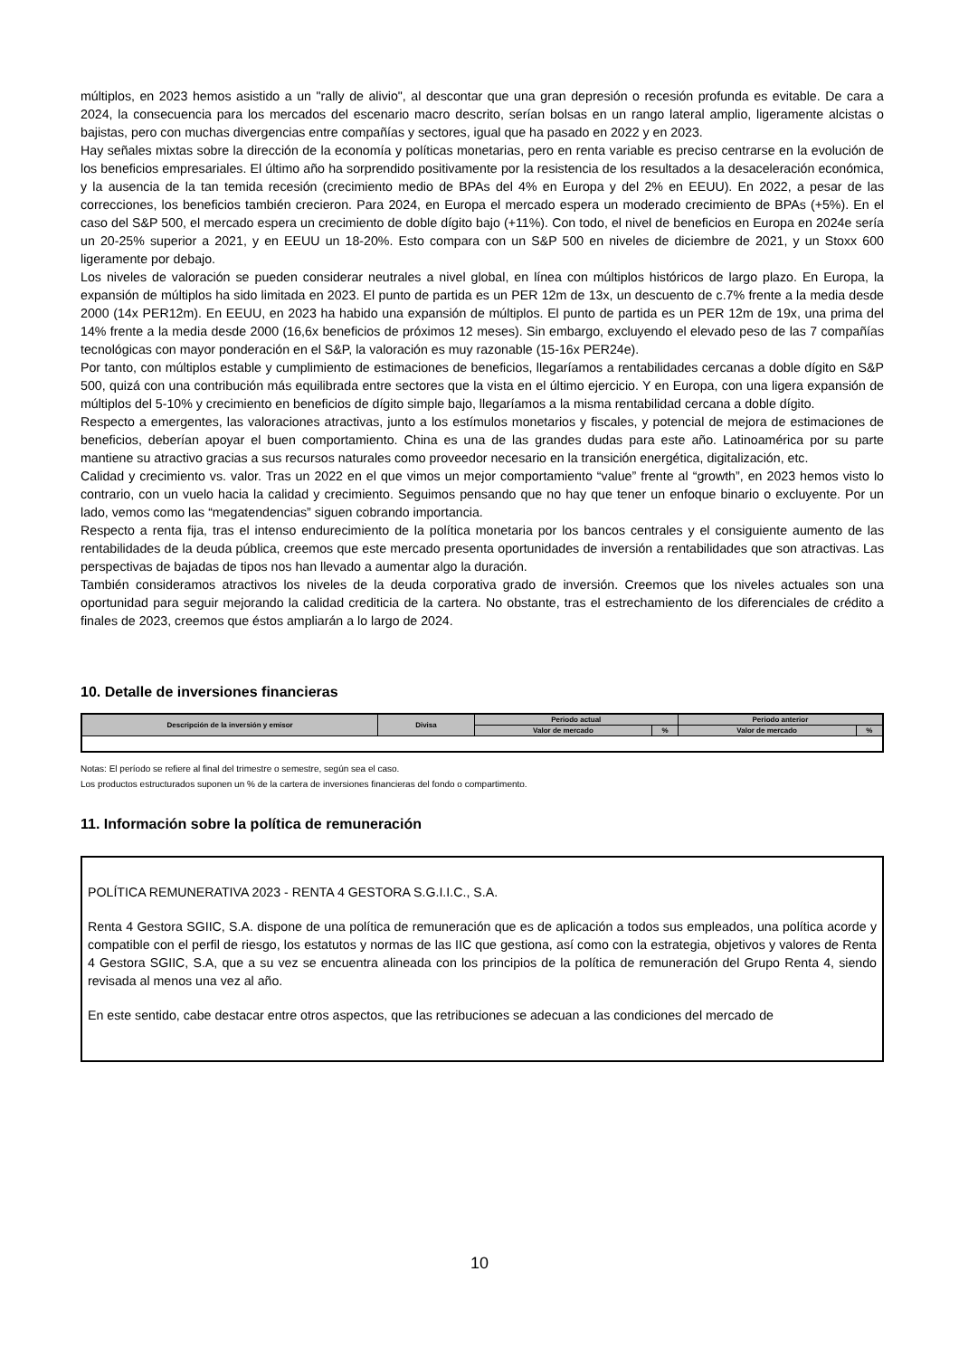múltiplos, en 2023 hemos asistido a un "rally de alivio", al descontar que una gran depresión o recesión profunda es evitable. De cara a 2024, la consecuencia para los mercados del escenario macro descrito, serían bolsas en un rango lateral amplio, ligeramente alcistas o bajistas, pero con muchas divergencias entre compañías y sectores, igual que ha pasado en 2022 y en 2023.
Hay señales mixtas sobre la dirección de la economía y políticas monetarias, pero en renta variable es preciso centrarse en la evolución de los beneficios empresariales. El último año ha sorprendido positivamente por la resistencia de los resultados a la desaceleración económica, y la ausencia de la tan temida recesión (crecimiento medio de BPAs del 4% en Europa y del 2% en EEUU). En 2022, a pesar de las correcciones, los beneficios también crecieron. Para 2024, en Europa el mercado espera un moderado crecimiento de BPAs (+5%). En el caso del S&P 500, el mercado espera un crecimiento de doble dígito bajo (+11%). Con todo, el nivel de beneficios en Europa en 2024e sería un 20-25% superior a 2021, y en EEUU un 18-20%. Esto compara con un S&P 500 en niveles de diciembre de 2021, y un Stoxx 600 ligeramente por debajo.
Los niveles de valoración se pueden considerar neutrales a nivel global, en línea con múltiplos históricos de largo plazo. En Europa, la expansión de múltiplos ha sido limitada en 2023. El punto de partida es un PER 12m de 13x, un descuento de c.7% frente a la media desde 2000 (14x PER12m). En EEUU, en 2023 ha habido una expansión de múltiplos. El punto de partida es un PER 12m de 19x, una prima del 14% frente a la media desde 2000 (16,6x beneficios de próximos 12 meses). Sin embargo, excluyendo el elevado peso de las 7 compañías tecnológicas con mayor ponderación en el S&P, la valoración es muy razonable (15-16x PER24e).
Por tanto, con múltiplos estable y cumplimiento de estimaciones de beneficios, llegaríamos a rentabilidades cercanas a doble dígito en S&P 500, quizá con una contribución más equilibrada entre sectores que la vista en el último ejercicio. Y en Europa, con una ligera expansión de múltiplos del 5-10% y crecimiento en beneficios de dígito simple bajo, llegaríamos a la misma rentabilidad cercana a doble dígito.
Respecto a emergentes, las valoraciones atractivas, junto a los estímulos monetarios y fiscales, y potencial de mejora de estimaciones de beneficios, deberían apoyar el buen comportamiento. China es una de las grandes dudas para este año. Latinoamérica por su parte mantiene su atractivo gracias a sus recursos naturales como proveedor necesario en la transición energética, digitalización, etc.
Calidad y crecimiento vs. valor. Tras un 2022 en el que vimos un mejor comportamiento “value” frente al “growth”, en 2023 hemos visto lo contrario, con un vuelo hacia la calidad y crecimiento. Seguimos pensando que no hay que tener un enfoque binario o excluyente. Por un lado, vemos como las “megatendencias” siguen cobrando importancia.
Respecto a renta fija, tras el intenso endurecimiento de la política monetaria por los bancos centrales y el consiguiente aumento de las rentabilidades de la deuda pública, creemos que este mercado presenta oportunidades de inversión a rentabilidades que son atractivas. Las perspectivas de bajadas de tipos nos han llevado a aumentar algo la duración.
También consideramos atractivos los niveles de la deuda corporativa grado de inversión. Creemos que los niveles actuales son una oportunidad para seguir mejorando la calidad crediticia de la cartera. No obstante, tras el estrechamiento de los diferenciales de crédito a finales de 2023, creemos que éstos ampliarán a lo largo de 2024.
10. Detalle de inversiones financieras
| Descripción de la inversión y emisor | Divisa | Periodo actual | | Periodo anterior | |
| --- | --- | --- | --- | --- | --- |
| | | Valor de mercado | % | Valor de mercado | % |
Notas: El período se refiere al final del trimestre o semestre, según sea el caso.
Los productos estructurados suponen un % de la cartera de inversiones financieras del fondo o compartimento.
11. Información sobre la política de remuneración
POLÍTICA REMUNERATIVA 2023 - RENTA 4 GESTORA S.G.I.I.C., S.A.
Renta 4 Gestora SGIIC, S.A. dispone de una política de remuneración que es de aplicación a todos sus empleados, una política acorde y compatible con el perfil de riesgo, los estatutos y normas de las IIC que gestiona, así como con la estrategia, objetivos y valores de Renta 4 Gestora SGIIC, S.A, que a su vez se encuentra alineada con los principios de la política de remuneración del Grupo Renta 4, siendo revisada al menos una vez al año.
En este sentido, cabe destacar entre otros aspectos, que las retribuciones se adecuan a las condiciones del mercado de
10